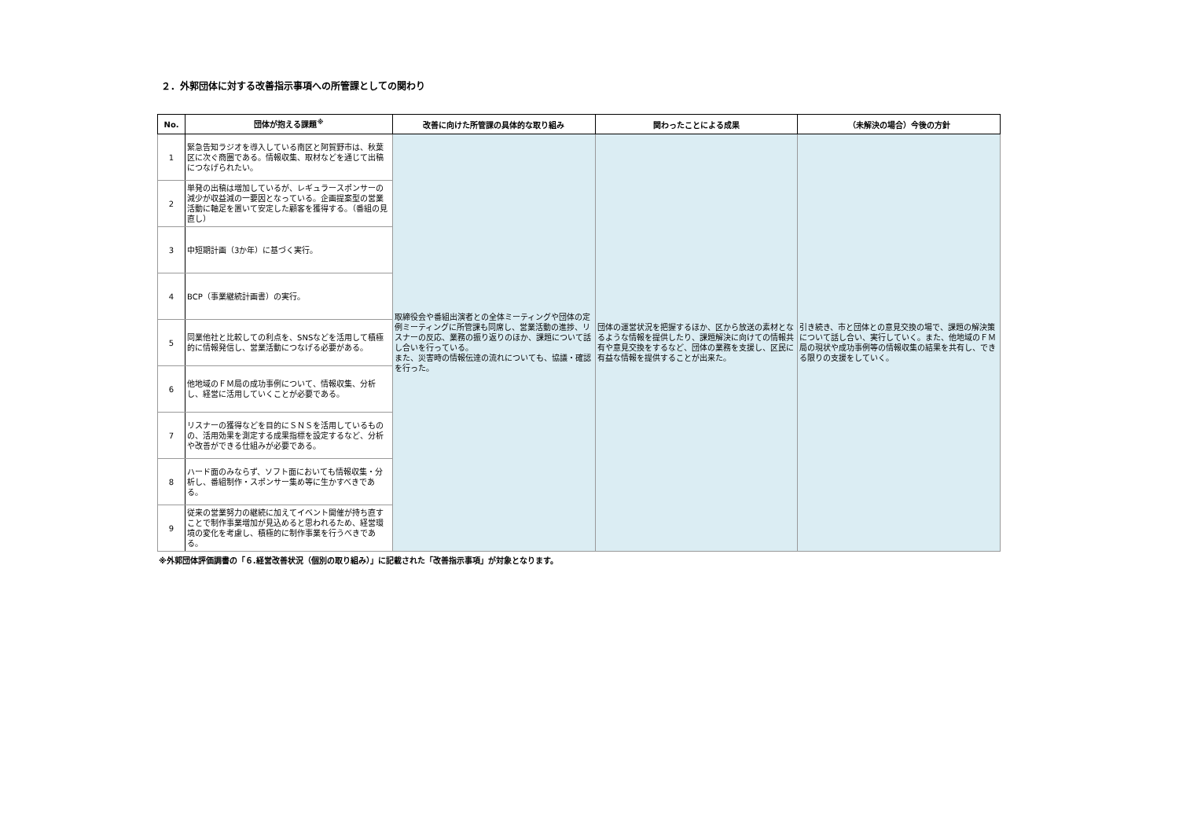２．外郭団体に対する改善指示事項への所管課としての関わり
| No. | 団体が抱える課題<sup>※</sup> | 改善に向けた所管課の具体的な取り組み | 関わったことによる成果 | （未解決の場合）今後の方針 |
| --- | --- | --- | --- | --- |
| 1 | 緊急告知ラジオを導入している南区と阿賀野市は、秋葉区に次ぐ商圏である。情報収集、取材などを通じて出稿につなげられたい。 | 取締役会や番組出演者との全体ミーティングや団体の定例ミーティングに所管課も同席し、営業活動の進捗、リスナーの反応、業務の振り返りのほか、課題について話し合いを行っている。 また、災害時の情報伝達の流れについても、協議・確認を行った。 | 団体の運営状況を把握するほか、区から放送の素材となるような情報を提供したり、課題解決に向けての情報共有や意見交換をするなど、団体の業務を支援し、区民に有益な情報を提供することが出来た。 | 引き続き、市と団体との意見交換の場で、課題の解決策について話し合い、実行していく。また、他地域のＦＭ局の現状や成功事例等の情報収集の結果を共有し、できる限りの支援をしていく。 |
| 2 | 単発の出稿は増加しているが、レギュラースポンサーの減少が収益減の一要因となっている。企画提案型の営業活動に軸足を置いて安定した顧客を獲得する。（番組の見直し） | | | |
| 3 | 中短期計画（3か年）に基づく実行。 | | | |
| 4 | BCP（事業継続計画書）の実行。 | | | |
| 5 | 同業他社と比較しての利点を、SNSなどを活用して積極的に情報発信し、営業活動につなげる必要がある。 | | | |
| 6 | 他地域のＦＭ局の成功事例について、情報収集、分析し、経営に活用していくことが必要である。 | | | |
| 7 | リスナーの獲得などを目的にＳＮＳを活用しているものの、活用効果を測定する成果指標を設定するなど、分析や改善ができる仕組みが必要である。 | | | |
| 8 | ハード面のみならず、ソフト面においても情報収集・分析し、番組制作・スポンサー集め等に生かすべきである。 | | | |
| 9 | 従来の営業努力の継続に加えてイベント開催が持ち直すことで制作事業増加が見込めると思われるため、経営環境の変化を考慮し、積極的に制作事業を行うべきである。 | | | |
※外郭団体評価調書の「６.経営改善状況（個別の取り組み）」に記載された「改善指示事項」が対象となります。